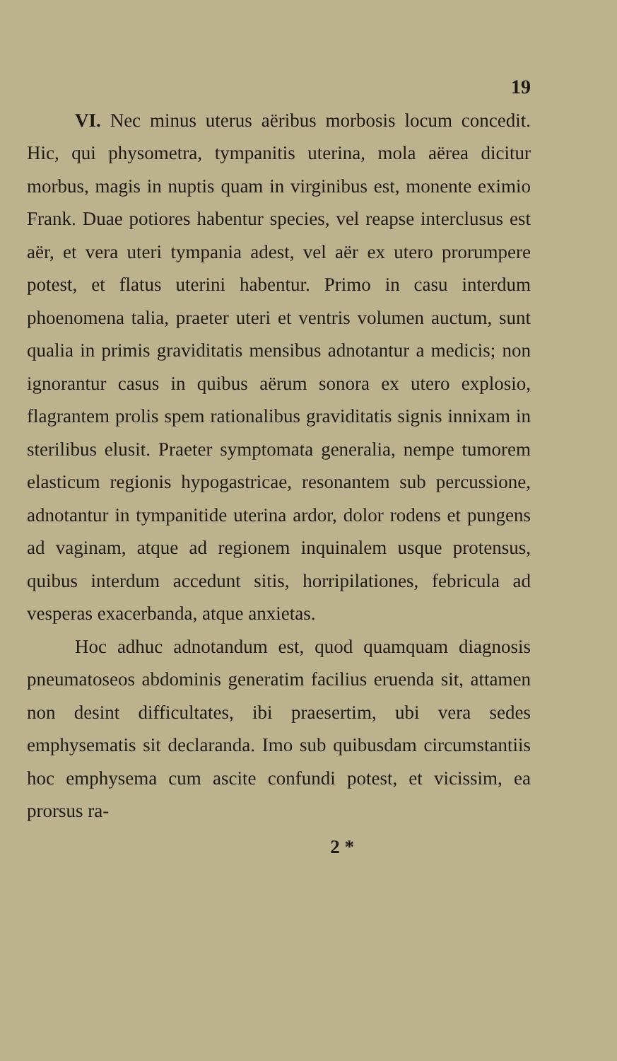19
VI. Nec minus uterus aëribus morbosis locum concedit. Hic, qui physometra, tympanitis uterina, mola aërea dicitur morbus, magis in nuptis quam in virginibus est, monente eximio Frank. Duae potiores habentur species, vel reapse interclusus est aër, et vera uteri tympania adest, vel aër ex utero prorumpere potest, et flatus uterini habentur. Primo in casu interdum phoenomena talia, praeter uteri et ventris volumen auctum, sunt qualia in primis graviditatis mensibus adnotantur a medicis; non ignorantur casus in quibus aërum sonora ex utero explosio, flagrantem prolis spem rationalibus graviditatis signis innixam in sterilibus elusit. Praeter symptomata generalia, nempe tumorem elasticum regionis hypogastricae, resonantem sub percussione, adnotantur in tympanitide uterina ardor, dolor rodens et pungens ad vaginam, atque ad regionem inquinalem usque protensus, quibus interdum accedunt sitis, horripilationes, febricula ad vesperas exacerbanda, atque anxietas.
Hoc adhuc adnotandum est, quod quamquam diagnosis pneumatoseos abdominis generatim facilius eruenda sit, attamen non desint difficultates, ibi praesertim, ubi vera sedes emphysematis sit declaranda. Imo sub quibusdam circumstantiis hoc emphysema cum ascite confundi potest, et vicissim, ea prorsus ra-
2 *